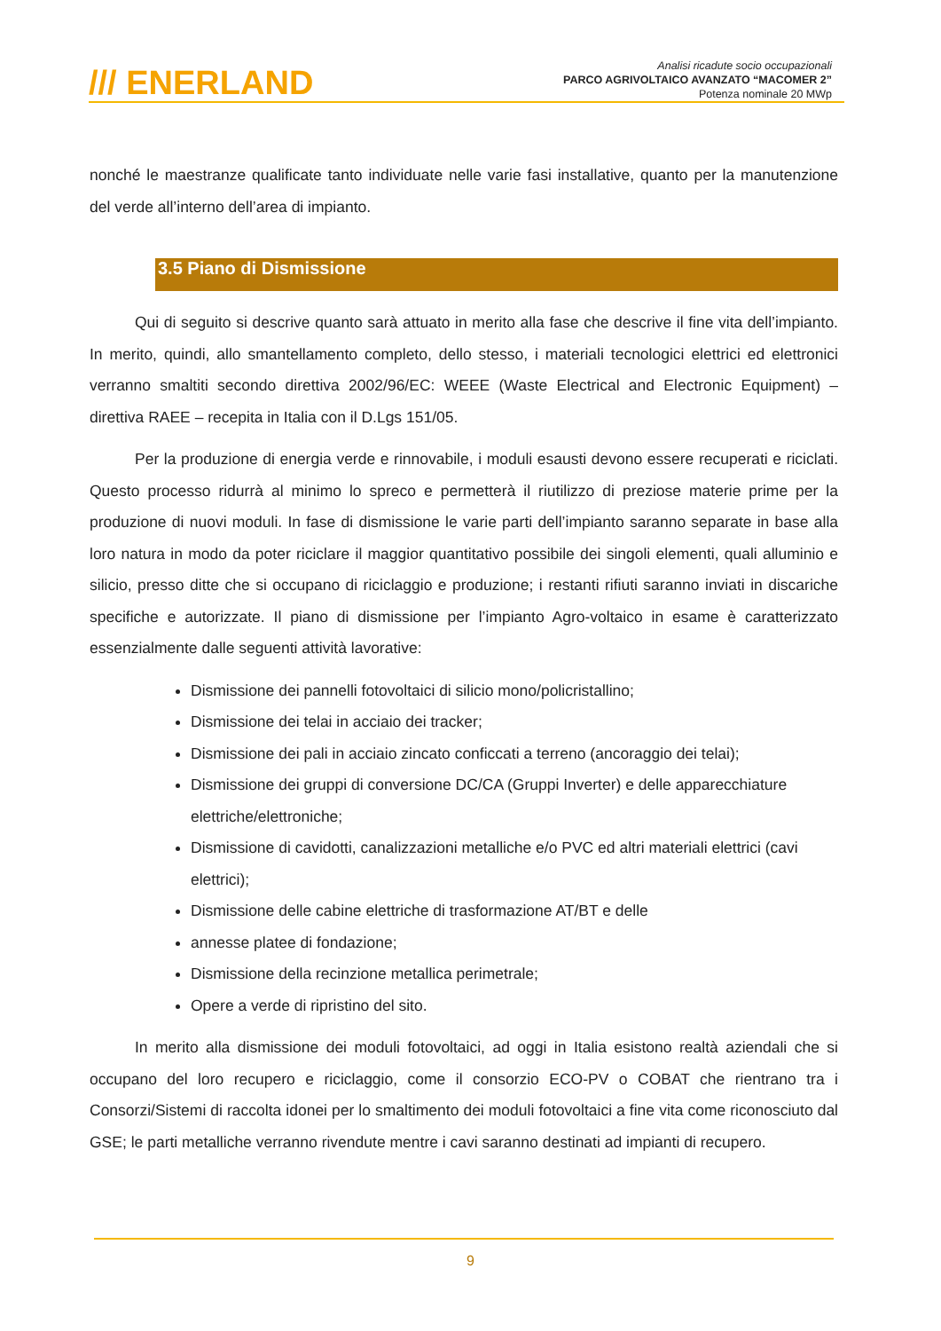/// ENERLAND
Analisi ricadute socio occupazionali
PARCO AGRIVOLTAICO AVANZATO “MACOMER 2”
Potenza nominale 20 MWp
nonché le maestranze qualificate tanto individuate nelle varie fasi installative, quanto per la manutenzione del verde all’interno dell’area di impianto.
3.5 Piano di Dismissione
Qui di seguito si descrive quanto sarà attuato in merito alla fase che descrive il fine vita dell’impianto. In merito, quindi, allo smantellamento completo, dello stesso, i materiali tecnologici elettrici ed elettronici verranno smaltiti secondo direttiva 2002/96/EC: WEEE (Waste Electrical and Electronic Equipment) – direttiva RAEE – recepita in Italia con il D.Lgs 151/05.
Per la produzione di energia verde e rinnovabile, i moduli esausti devono essere recuperati e riciclati. Questo processo ridurrà al minimo lo spreco e permetterà il riutilizzo di preziose materie prime per la produzione di nuovi moduli. In fase di dismissione le varie parti dell’impianto saranno separate in base alla loro natura in modo da poter riciclare il maggior quantitativo possibile dei singoli elementi, quali alluminio e silicio, presso ditte che si occupano di riciclaggio e produzione; i restanti rifiuti saranno inviati in discariche specifiche e autorizzate. Il piano di dismissione per l’impianto Agro-voltaico in esame è caratterizzato essenzialmente dalle seguenti attività lavorative:
Dismissione dei pannelli fotovoltaici di silicio mono/policristallino;
Dismissione dei telai in acciaio dei tracker;
Dismissione dei pali in acciaio zincato conficcati a terreno (ancoraggio dei telai);
Dismissione dei gruppi di conversione DC/CA (Gruppi Inverter) e delle apparecchiature elettriche/elettroniche;
Dismissione di cavidotti, canalizzazioni metalliche e/o PVC ed altri materiali elettrici (cavi elettrici);
Dismissione delle cabine elettriche di trasformazione AT/BT e delle
annesse platee di fondazione;
Dismissione della recinzione metallica perimetrale;
Opere a verde di ripristino del sito.
In merito alla dismissione dei moduli fotovoltaici, ad oggi in Italia esistono realtà aziendali che si occupano del loro recupero e riciclaggio, come il consorzio ECO-PV o COBAT che rientrano tra i Consorzi/Sistemi di raccolta idonei per lo smaltimento dei moduli fotovoltaici a fine vita come riconosciuto dal GSE; le parti metalliche verranno rivendute mentre i cavi saranno destinati ad impianti di recupero.
9